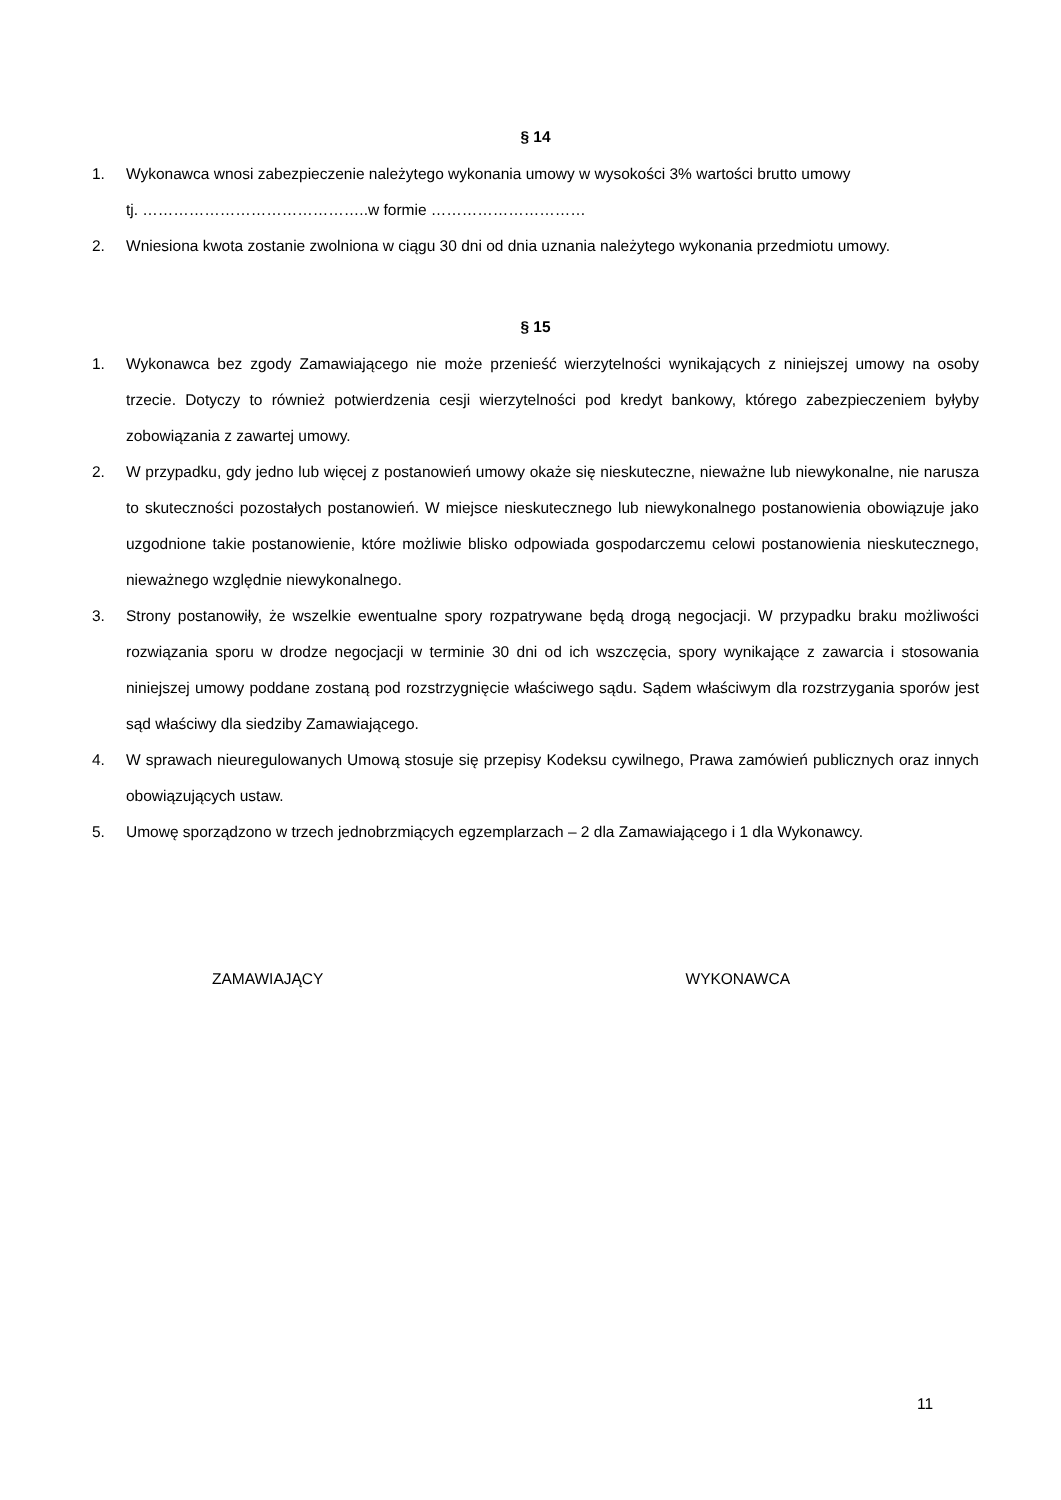§ 14
1. Wykonawca wnosi zabezpieczenie należytego wykonania umowy w wysokości 3% wartości brutto umowy
tj. ……………………………………..w formie …………………………
2. Wniesiona kwota zostanie zwolniona w ciągu 30 dni od dnia uznania należytego wykonania przedmiotu umowy.
§ 15
1. Wykonawca bez zgody Zamawiającego nie może przenieść wierzytelności wynikających z niniejszej umowy na osoby trzecie. Dotyczy to również potwierdzenia cesji wierzytelności pod kredyt bankowy, którego zabezpieczeniem byłyby zobowiązania z zawartej umowy.
2. W przypadku, gdy jedno lub więcej z postanowień umowy okaże się nieskuteczne, nieważne lub niewykonalne, nie narusza to skuteczności pozostałych postanowień. W miejsce nieskutecznego lub niewykonalnego postanowienia obowiązuje jako uzgodnione takie postanowienie, które możliwie blisko odpowiada gospodarczemu celowi postanowienia nieskutecznego, nieważnego względnie niewykonalnego.
3. Strony postanowiły, że wszelkie ewentualne spory rozpatrywane będą drogą negocjacji. W przypadku braku możliwości rozwiązania sporu w drodze negocjacji w terminie 30 dni od ich wszczęcia, spory wynikające z zawarcia i stosowania niniejszej umowy poddane zostaną pod rozstrzygnięcie właściwego sądu. Sądem właściwym dla rozstrzygania sporów jest sąd właściwy dla siedziby Zamawiającego.
4. W sprawach nieuregulowanych Umową stosuje się przepisy Kodeksu cywilnego, Prawa zamówień publicznych oraz innych obowiązujących ustaw.
5. Umowę sporządzono w trzech jednobrzmiących egzemplarzach – 2 dla Zamawiającego i 1 dla Wykonawcy.
ZAMAWIAJĄCY WYKONAWCA
11